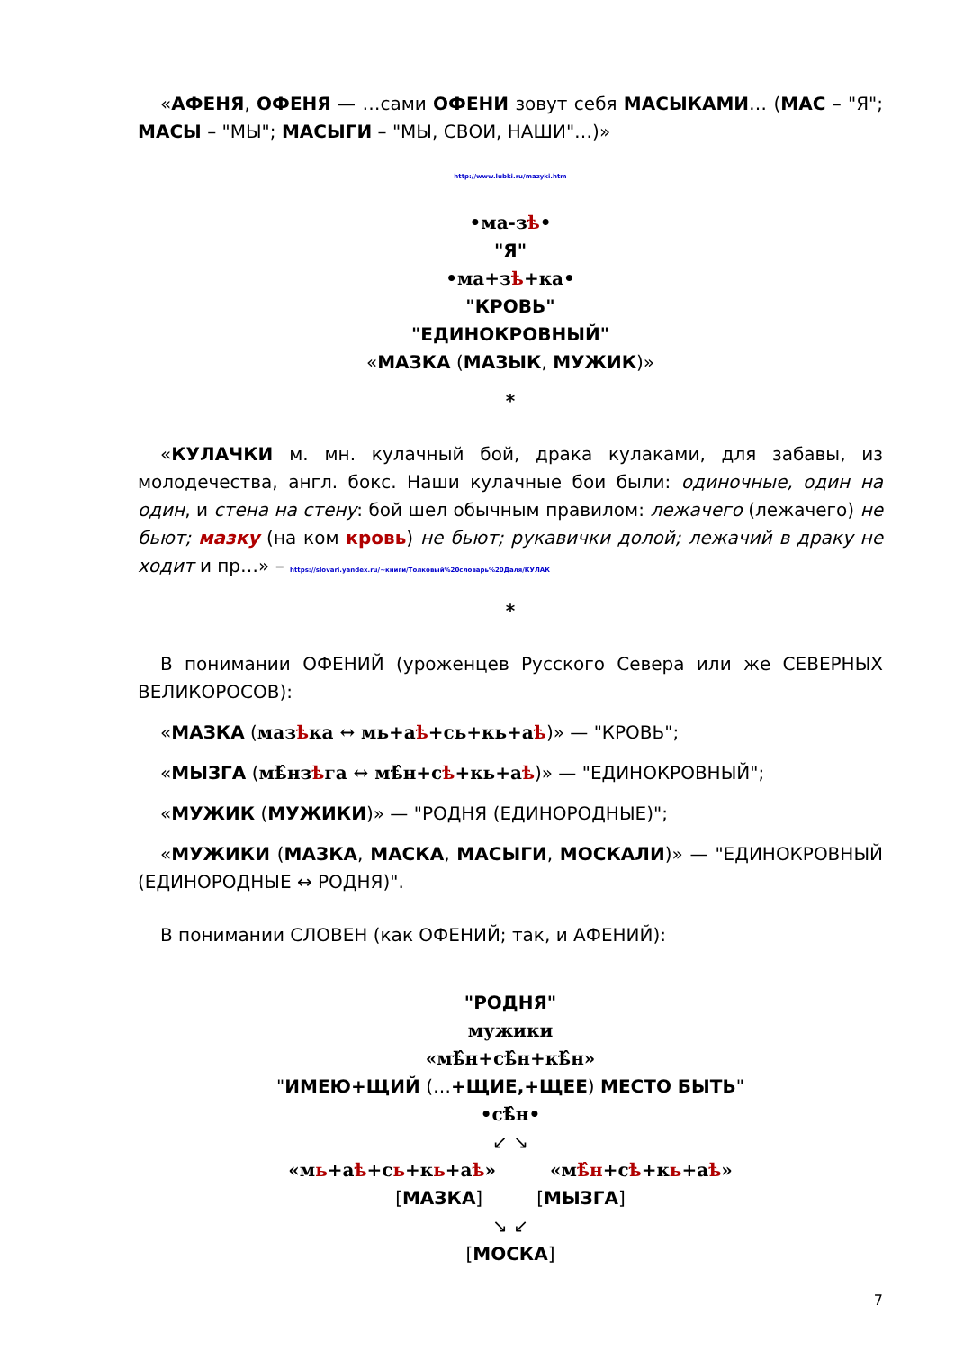«АФЕНЯ, ОФЕНЯ — …сами ОФЕНИ зовут себя МАСЫКАМИ… (МАС – "Я"; МАСЫ – "МЫ"; МАСЫГИ – "МЫ, СВОИ, НАШИ"…)»
http://www.lubki.ru/mazyki.htm
•ма-зѣ•
"Я"
•ма+зѣ+ка•
"КРОВЬ"
"ЕДИНОКРОВНЫЙ"
«МАЗКА (МАЗЫК, МУЖИК)»
*
«КУЛАЧКИ м. мн. кулачный бой, драка кулаками, для забавы, из молодечества, англ. бокс. Наши кулачные бои были: одиночные, один на один, и стена на стену: бой шел обычным правилом: лежачего (лежачего) не бьют; мазку (на ком кровь) не бьют; рукавички долой; лежачий в драку не ходит и пр…» – https://slovari.yandex.ru/~книги/Толковый%20словарь%20Даля/КУЛАК
*
В понимании ОФЕНИЙ (уроженцев Русского Севера или же СЕВЕРНЫХ ВЕЛИКОРОСОВ):
«МАЗКА (мазѣка ↔ мь+аѣ+сь+кь+аѣ)» — "КРОВЬ";
«МЫЗГА (мѣ̂нзѣга ↔ мѣ̂н+сѣ+кь+аѣ)» — "ЕДИНОКРОВНЫЙ";
«МУЖИК (МУЖИКИ)» — "РОДНЯ (ЕДИНОРОДНЫЕ)";
«МУЖИКИ (МАЗКА, МАСКА, МАСЫГИ, МОСКАЛИ)» — "ЕДИНОКРОВНЫЙ (ЕДИНОРОДНЫЕ ↔ РОДНЯ)".
В понимании СЛОВЕН (как ОФЕНИЙ; так, и АФЕНИЙ):
"РОДНЯ"
мужики
«мѣ̂н+сѣ̂н+кѣ̂н»
"ИМЕЮ+ЩИЙ (…+ЩИЕ,+ЩЕЕ) МЕСТО БЫТЬ"
•сѣ̂н•
↙ ↘
«мь+аѣ+сь+кь+аѣ» «мѣ̂н+сѣ+кь+аѣ»
[МАЗКА] [МЫЗГА]
↘ ↙
[МОСКА]
7